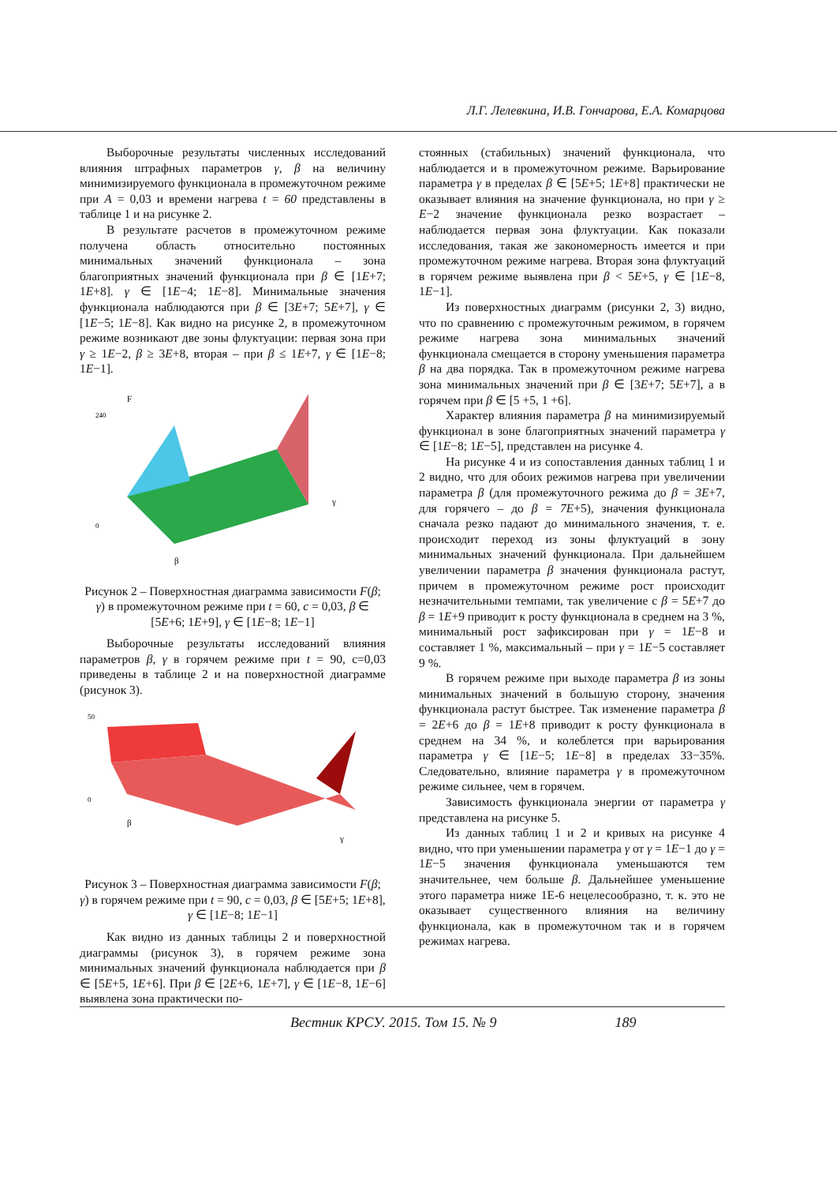Л.Г. Лелевкина, И.В. Гончарова, Е.А. Комарцова
Выборочные результаты численных исследований влияния штрафных параметров γ, β на величину минимизируемого функционала в промежуточном режиме при A = 0,03 и времени нагрева t = 60 представлены в таблице 1 и на рисунке 2.
В результате расчетов в промежуточном режиме получена область относительно постоянных минимальных значений функционала – зона благоприятных значений функционала при β ∈ [1E+7; 1E+8]. γ ∈ [1E−4; 1E−8]. Минимальные значения функционала наблюдаются при β ∈ [3E+7; 5E+7], γ ∈ [1E−5; 1E−8]. Как видно на рисунке 2, в промежуточном режиме возникают две зоны флуктуации: первая зона при γ ≥ 1E−2, β ≥ 3E+8, вторая – при β ≤ 1E+7, γ ∈ [1E−8; 1E−1].
F
β
γ
0
240
Рисунок 2 – Поверхностная диаграмма зависимости F(β; γ) в промежуточном режиме при t = 60, c = 0,03, β ∈ [5E+6; 1E+9], γ ∈ [1E−8; 1E−1]
Выборочные результаты исследований влияния параметров β, γ в горячем режиме при t = 90, c=0,03 приведены в таблице 2 и на поверхностной диаграмме (рисунок 3).
50
0
β
γ
Рисунок 3 – Поверхностная диаграмма зависимости F(β; γ) в горячем режиме при t = 90, c = 0,03, β ∈ [5E+5; 1E+8], γ ∈ [1E−8; 1E−1]
Как видно из данных таблицы 2 и поверхностной диаграммы (рисунок 3), в горячем режиме зона минимальных значений функционала наблюдается при β ∈ [5E+5, 1E+6]. При β ∈ [2E+6, 1E+7], γ ∈ [1E−8, 1E−6] выявлена зона практически по-
стоянных (стабильных) значений функционала, что наблюдается и в промежуточном режиме. Варьирование параметра γ в пределах β ∈ [5E+5; 1E+8] практически не оказывает влияния на значение функционала, но при γ ≥ E−2 значение функционала резко возрастает – наблюдается первая зона флуктуации. Как показали исследования, такая же закономерность имеется и при промежуточном режиме нагрева. Вторая зона флуктуаций в горячем режиме выявлена при β < 5E+5, γ ∈ [1E−8, 1E−1].
Из поверхностных диаграмм (рисунки 2, 3) видно, что по сравнению с промежуточным режимом, в горячем режиме нагрева зона минимальных значений функционала смещается в сторону уменьшения параметра β на два порядка. Так в промежуточном режиме нагрева зона минимальных значений при β ∈ [3E+7; 5E+7], а в горячем при β ∈ [5 +5, 1 +6].
Характер влияния параметра β на минимизируемый функционал в зоне благоприятных значений параметра γ ∈ [1E−8; 1E−5], представлен на рисунке 4.
На рисунке 4 и из сопоставления данных таблиц 1 и 2 видно, что для обоих режимов нагрева при увеличении параметра β (для промежуточного режима до β = 3E+7, для горячего – до β = 7E+5), значения функционала сначала резко падают до минимального значения, т. е. происходит переход из зоны флуктуаций в зону минимальных значений функционала. При дальнейшем увеличении параметра β значения функционала растут, причем в промежуточном режиме рост происходит незначительными темпами, так увеличение с β = 5E+7 до β = 1E+9 приводит к росту функционала в среднем на 3 %, минимальный рост зафиксирован при γ = 1E−8 и составляет 1 %, максимальный – при γ = 1E−5 составляет 9 %.
В горячем режиме при выходе параметра β из зоны минимальных значений в большую сторону, значения функционала растут быстрее. Так изменение параметра β = 2E+6 до β = 1E+8 приводит к росту функционала в среднем на 34 %, и колеблется при варьирования параметра γ ∈ [1E−5; 1E−8] в пределах 33−35%. Следовательно, влияние параметра γ в промежуточном режиме сильнее, чем в горячем.
Зависимость функционала энергии от параметра γ представлена на рисунке 5.
Из данных таблиц 1 и 2 и кривых на рисунке 4 видно, что при уменьшении параметра γ от γ = 1E−1 до γ = 1E−5 значения функционала уменьшаются тем значительнее, чем больше β. Дальнейшее уменьшение этого параметра ниже 1E-6 нецелесообразно, т. к. это не оказывает существенного влияния на величину функционала, как в промежуточном так и в горячем режимах нагрева.
Вестник КРСУ. 2015. Том 15. № 9 189